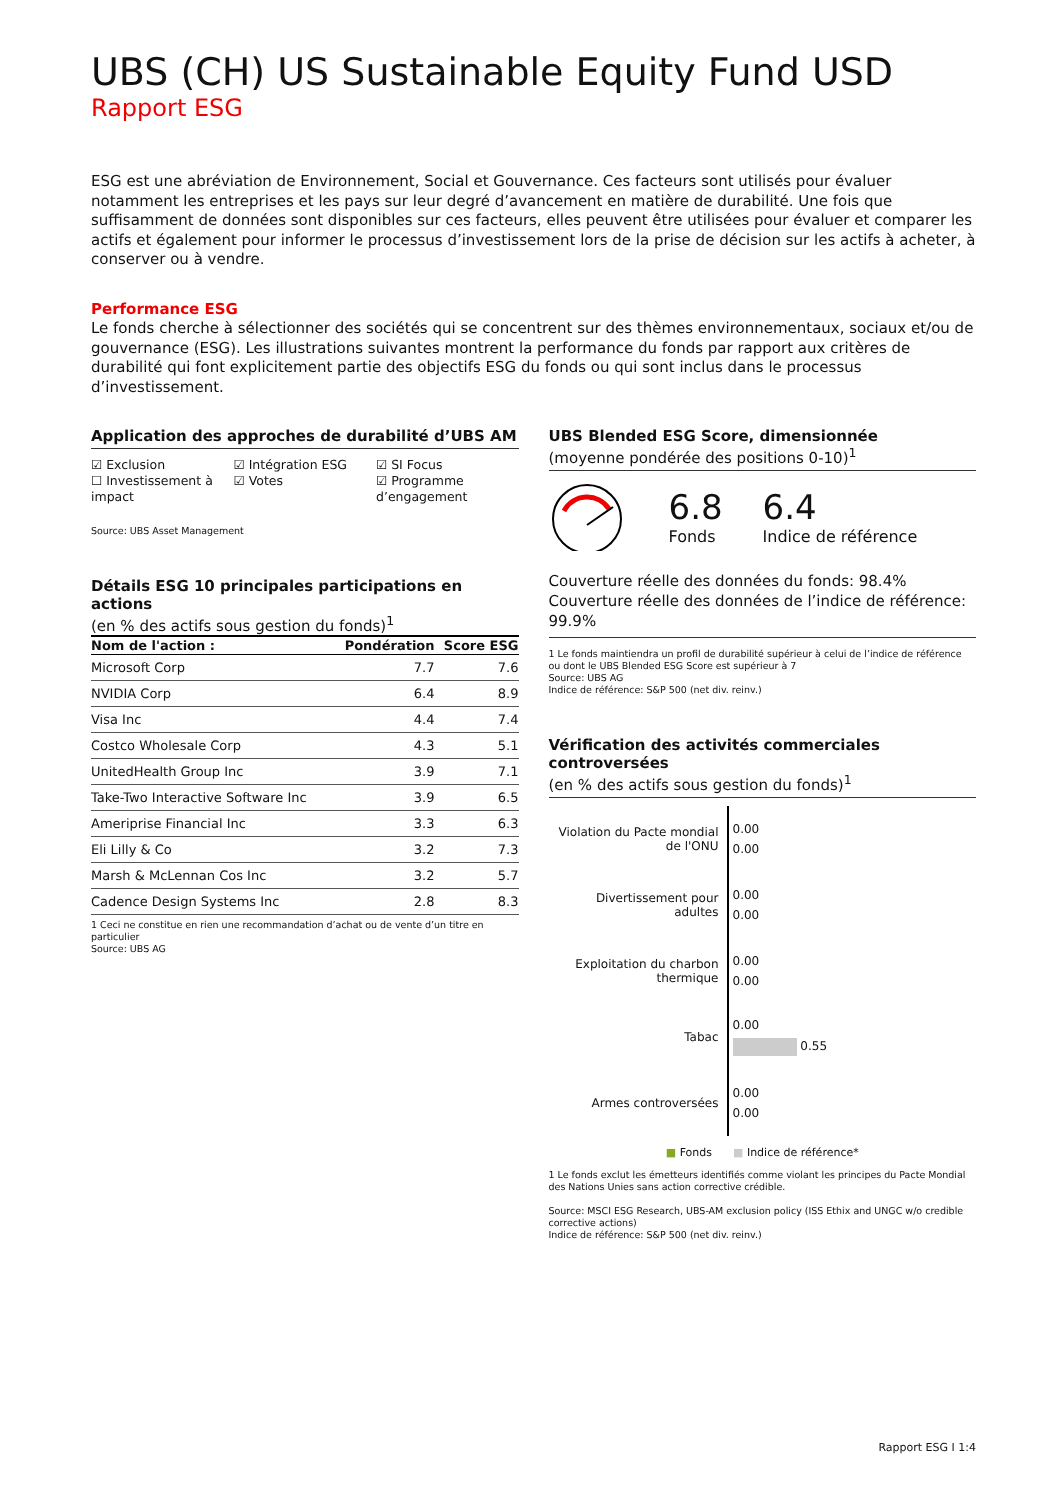UBS (CH) US Sustainable Equity Fund USD
Rapport ESG
ESG est une abréviation de Environnement, Social et Gouvernance. Ces facteurs sont utilisés pour évaluer notamment les entreprises et les pays sur leur degré d’avancement en matière de durabilité. Une fois que suffisamment de données sont disponibles sur ces facteurs, elles peuvent être utilisées pour évaluer et comparer les actifs et également pour informer le processus d’investissement lors de la prise de décision sur les actifs à acheter, à conserver ou à vendre.
Performance ESG
Le fonds cherche à sélectionner des sociétés qui se concentrent sur des thèmes environnementaux, sociaux et/ou de gouvernance (ESG). Les illustrations suivantes montrent la performance du fonds par rapport aux critères de durabilité qui font explicitement partie des objectifs ESG du fonds ou qui sont inclus dans le processus d’investissement.
Application des approches de durabilité d’UBS AM
☑ Exclusion
☐ Investissement à impact
☑ Intégration ESG
☑ Votes
☑ SI Focus
☑ Programme d’engagement
Source: UBS Asset Management
Détails ESG 10 principales participations en actions
(en % des actifs sous gestion du fonds)<sup>1</sup>
| Nom de l'action : | Pondération | Score ESG |
| --- | --- | --- |
| Microsoft Corp | 7.7 | 7.6 |
| NVIDIA Corp | 6.4 | 8.9 |
| Visa Inc | 4.4 | 7.4 |
| Costco Wholesale Corp | 4.3 | 5.1 |
| UnitedHealth Group Inc | 3.9 | 7.1 |
| Take-Two Interactive Software Inc | 3.9 | 6.5 |
| Ameriprise Financial Inc | 3.3 | 6.3 |
| Eli Lilly & Co | 3.2 | 7.3 |
| Marsh & McLennan Cos Inc | 3.2 | 5.7 |
| Cadence Design Systems Inc | 2.8 | 8.3 |
1 Ceci ne constitue en rien une recommandation d’achat ou de vente d’un titre en particulier
Source: UBS AG
UBS Blended ESG Score, dimensionnée
(moyenne pondérée des positions 0-10)<sup>1</sup>
6.8
Fonds
6.4
Indice de référence
Couverture réelle des données du fonds: 98.4%
Couverture réelle des données de l’indice de référence: 99.9%
1 Le fonds maintiendra un profil de durabilité supérieur à celui de l’indice de référence ou dont le UBS Blended ESG Score est supérieur à 7
Source: UBS AG
Indice de référence: S&P 500 (net div. reinv.)
Vérification des activités commerciales controversées
(en % des actifs sous gestion du fonds)<sup>1</sup>
Violation du Pacte mondial de l'ONU
0.00
0.00
Divertissement pour adultes
0.00
0.00
Exploitation du charbon thermique
0.00
0.00
Tabac
0.00
0.55
Armes controversées
0.00
0.00
■ Fonds ■ Indice de référence*
1 Le fonds exclut les émetteurs identifiés comme violant les principes du Pacte Mondial des Nations Unies sans action corrective crédible.
Source: MSCI ESG Research, UBS-AM exclusion policy (ISS Ethix and UNGC w/o credible corrective actions)
Indice de référence: S&P 500 (net div. reinv.)
Rapport ESG I 1:4